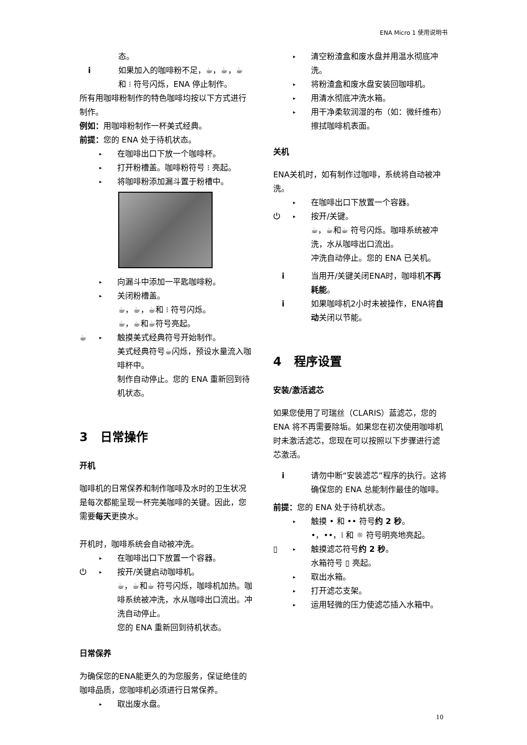ENA Micro 1 使用说明书
态。
i 如果加入的咖啡粉不足，☕，☕，☕ 和 ⁝ 符号闪烁，ENA 停止制作。
所有用咖啡粉制作的特色咖啡均按以下方式进行制作。
例如：用咖啡粉制作一杯美式经典。
前提：您的 ENA 处于待机状态。
▸ 在咖啡出口下放一个咖啡杯。
▸ 打开粉槽盖。咖啡粉符号 ⁝ 亮起。
▸ 将咖啡粉添加漏斗置于粉槽中。
▸ 向漏斗中添加一平匙咖啡粉。
▸ 关闭粉槽盖。
☕，☕，☕和 ⁝ 符号闪烁。
☕，☕和☕符号亮起。
☕ ▸ 触摸美式经典符号开始制作。
美式经典符号☕闪烁，预设水量流入咖啡杯中。
制作自动停止。您的 ENA 重新回到待机状态。
3 日常操作
开机
咖啡机的日常保养和制作咖啡及水时的卫生状况是每次都能呈现一杯完美咖啡的关键。因此，您需要每天更换水。
开机时，咖啡系统会自动被冲洗。
▸ 在咖啡出口下放置一个容器。
⏻ ▸ 按开/关键启动咖啡机。
☕，☕和☕ 符号闪烁，咖啡机加热。咖啡系统被冲洗，水从咖啡出口流出。冲洗自动停止。
您的 ENA 重新回到待机状态。
日常保养
为确保您的ENA能更久的为您服务，保证绝佳的咖啡品质，您咖啡机必须进行日常保养。
▸ 取出废水盘。
▸ 清空粉渣盒和废水盘并用温水彻底冲洗。
▸ 将粉渣盒和废水盘安装回咖啡机。
▸ 用清水彻底冲洗水箱。
▸ 用干净柔软润湿的布（如：微纤维布）擦拭咖啡机表面。
关机
ENA关机时，如有制作过咖啡，系统将自动被冲洗。
▸ 在咖啡出口下放置一个容器。
⏻ ▸ 按开/关键。
☕，☕和☕ 符号闪烁。咖啡系统被冲洗，水从咖啡出口流出。
冲洗自动停止。您的 ENA 已关机。
i 当用开/关键关闭ENA时，咖啡机不再耗能。
i 如果咖啡机2小时未被操作，ENA将自动关闭以节能。
4 程序设置
安装/激活滤芯
如果您使用了可瑞丝（CLARIS）蓝滤芯，您的 ENA 将不再需要除垢。如果您在初次使用咖啡机时未激活滤芯，您现在可以按照以下步骤进行滤芯激活。
i 请勿中断“安装滤芯”程序的执行。这将确保您的 ENA 总能制作最佳的咖啡。
前提：您的 ENA 处于待机状态。
▸ 触摸 • 和 •• 符号约 2 秒。
•，••，⁞ 和 ☼ 符号明亮地亮起。
▯ ▸ 触摸滤芯符号约 2 秒。
水箱符号 ▯ 亮起。
▸ 取出水箱。
▸ 打开滤芯支架。
▸ 运用轻微的压力使滤芯插入水箱中。
10